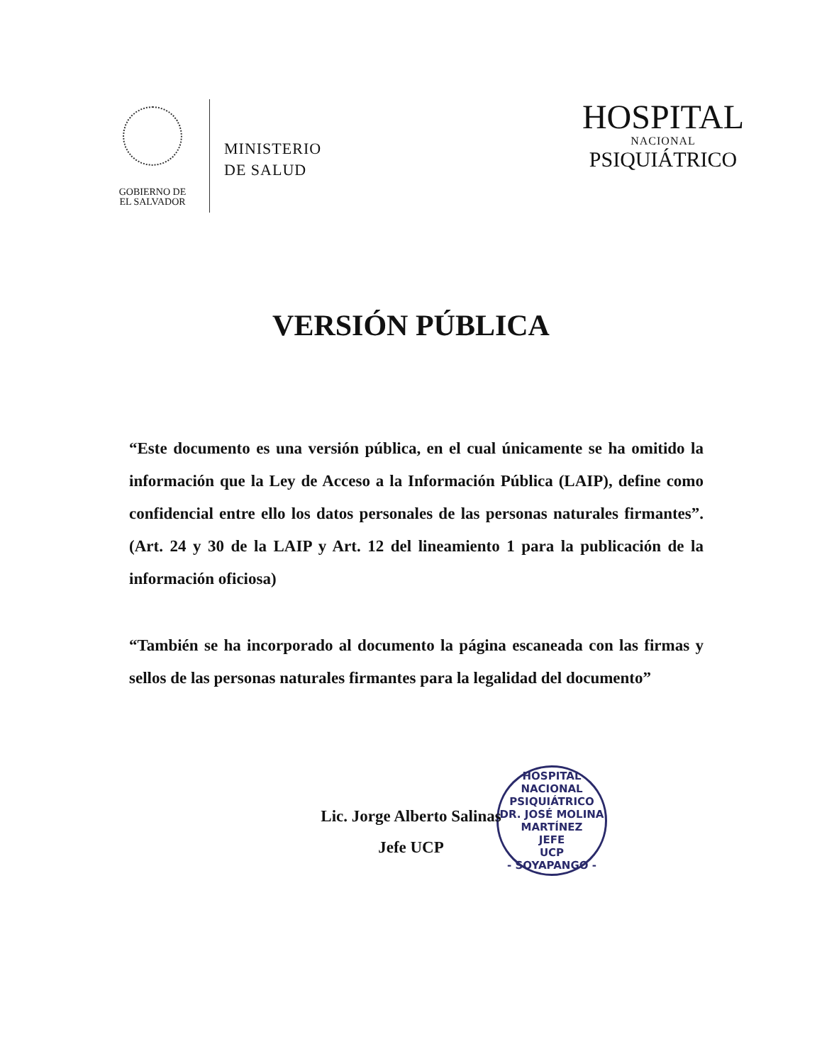GOBIERNO DE
EL SALVADOR
MINISTERIO
DE SALUD
HOSPITAL
NACIONAL
PSIQUIÁTRICO
VERSIÓN PÚBLICA
“Este documento es una versión pública, en el cual únicamente se ha omitido la información que la Ley de Acceso a la Información Pública (LAIP), define como confidencial entre ello los datos personales de las personas naturales firmantes”. (Art. 24 y 30 de la LAIP y Art. 12 del lineamiento 1 para la publicación de la información oficiosa)
“También se ha incorporado al documento la página escaneada con las firmas y sellos de las personas naturales firmantes para la legalidad del documento”
HOSPITAL NACIONAL PSIQUIÁTRICO DR. JOSÉ MOLINA MARTÍNEZ
JEFE
UCP
- SOYAPANGO -
Lic. Jorge Alberto Salinas
Jefe UCP